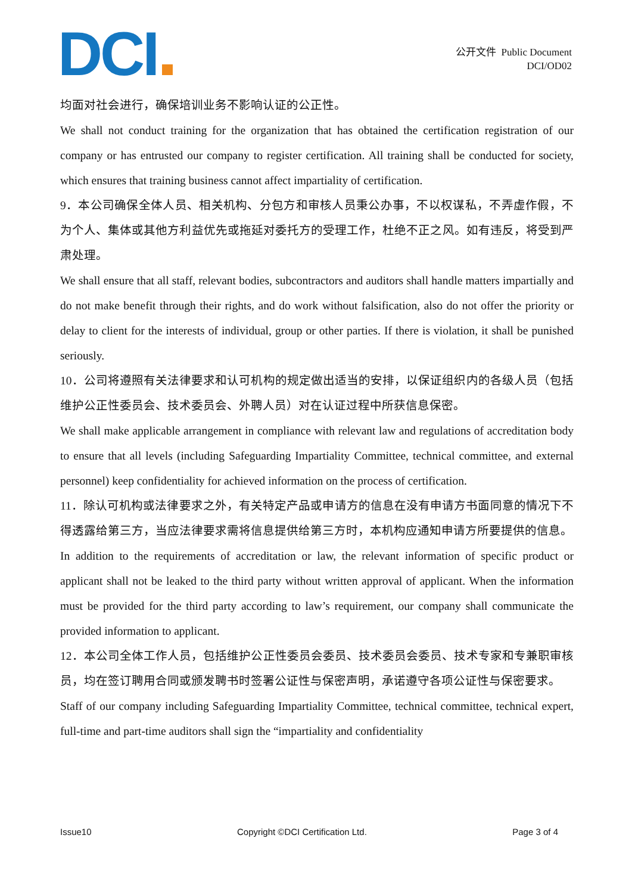DCI
公开文件 Public Document
DCI/OD02
均面对社会进行，确保培训业务不影响认证的公正性。
We shall not conduct training for the organization that has obtained the certification registration of our company or has entrusted our company to register certification. All training shall be conducted for society, which ensures that training business cannot affect impartiality of certification.
9．本公司确保全体人员、相关机构、分包方和审核人员秉公办事，不以权谋私，不弄虚作假，不为个人、集体或其他方利益优先或拖延对委托方的受理工作，杜绝不正之风。如有违反，将受到严肃处理。
We shall ensure that all staff, relevant bodies, subcontractors and auditors shall handle matters impartially and do not make benefit through their rights, and do work without falsification, also do not offer the priority or delay to client for the interests of individual, group or other parties. If there is violation, it shall be punished seriously.
10．公司将遵照有关法律要求和认可机构的规定做出适当的安排，以保证组织内的各级人员（包括维护公正性委员会、技术委员会、外聘人员）对在认证过程中所获信息保密。
We shall make applicable arrangement in compliance with relevant law and regulations of accreditation body to ensure that all levels (including Safeguarding Impartiality Committee, technical committee, and external personnel) keep confidentiality for achieved information on the process of certification.
11．除认可机构或法律要求之外，有关特定产品或申请方的信息在没有申请方书面同意的情况下不得透露给第三方，当应法律要求需将信息提供给第三方时，本机构应通知申请方所要提供的信息。
In addition to the requirements of accreditation or law, the relevant information of specific product or applicant shall not be leaked to the third party without written approval of applicant. When the information must be provided for the third party according to law’s requirement, our company shall communicate the provided information to applicant.
12．本公司全体工作人员，包括维护公正性委员会委员、技术委员会委员、技术专家和专兼职审核员，均在签订聘用合同或颁发聘书时签署公证性与保密声明，承诺遵守各项公证性与保密要求。
Staff of our company including Safeguarding Impartiality Committee, technical committee, technical expert, full-time and part-time auditors shall sign the “impartiality and confidentiality
Issue10 Copyright ©DCI Certification Ltd. Page 3 of 4